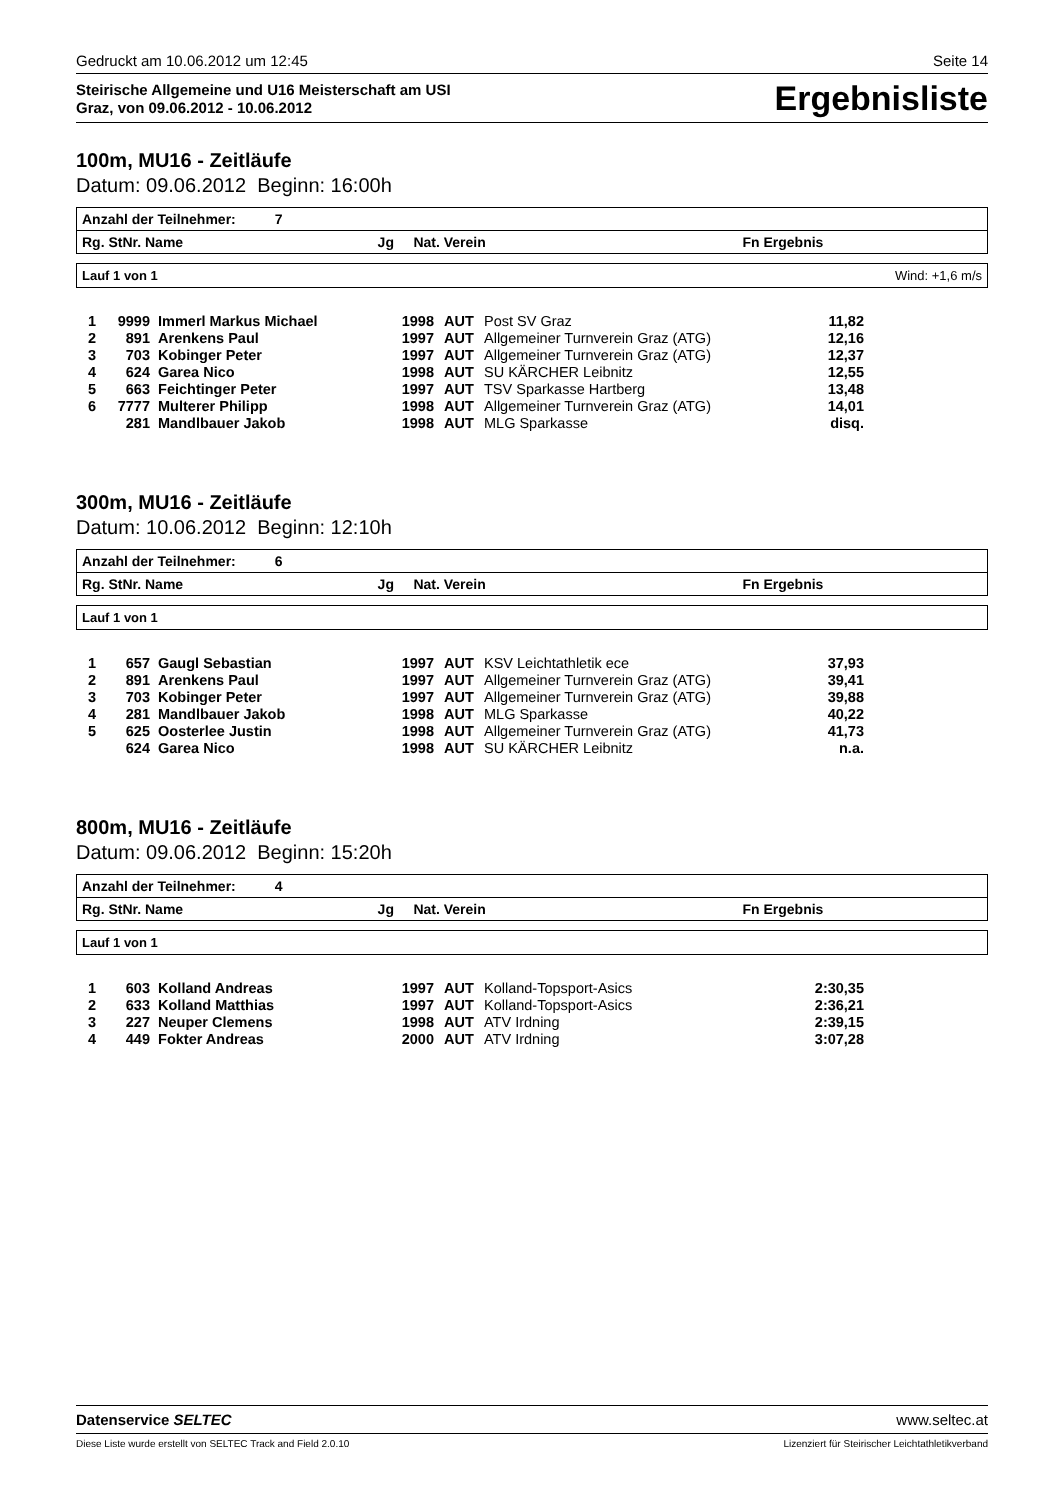Gedruckt am 10.06.2012 um 12:45 Seite 14
Steirische Allgemeine und U16 Meisterschaft am USI
Graz, von 09.06.2012 - 10.06.2012
Ergebnisliste
100m, MU16 - Zeitläufe
Datum: 09.06.2012 Beginn: 16:00h
Anzahl der Teilnehmer: 7
Rg. StNr. Name Jg Nat. Verein Fn Ergebnis
Lauf 1 von 1 Wind: +1,6 m/s
| 1 | 9999 | Immerl Markus Michael | 1998 | AUT | Post SV Graz | 11,82 |
| 2 | 891 | Arenkens Paul | 1997 | AUT | Allgemeiner Turnverein Graz (ATG) | 12,16 |
| 3 | 703 | Kobinger Peter | 1997 | AUT | Allgemeiner Turnverein Graz (ATG) | 12,37 |
| 4 | 624 | Garea Nico | 1998 | AUT | SU KÄRCHER Leibnitz | 12,55 |
| 5 | 663 | Feichtinger Peter | 1997 | AUT | TSV Sparkasse Hartberg | 13,48 |
| 6 | 7777 | Multerer Philipp | 1998 | AUT | Allgemeiner Turnverein Graz (ATG) | 14,01 |
| | 281 | Mandlbauer Jakob | 1998 | AUT | MLG Sparkasse | disq. |
300m, MU16 - Zeitläufe
Datum: 10.06.2012 Beginn: 12:10h
Anzahl der Teilnehmer: 6
Rg. StNr. Name Jg Nat. Verein Fn Ergebnis
Lauf 1 von 1
| 1 | 657 | Gaugl Sebastian | 1997 | AUT | KSV Leichtathletik ece | 37,93 |
| 2 | 891 | Arenkens Paul | 1997 | AUT | Allgemeiner Turnverein Graz (ATG) | 39,41 |
| 3 | 703 | Kobinger Peter | 1997 | AUT | Allgemeiner Turnverein Graz (ATG) | 39,88 |
| 4 | 281 | Mandlbauer Jakob | 1998 | AUT | MLG Sparkasse | 40,22 |
| 5 | 625 | Oosterlee Justin | 1998 | AUT | Allgemeiner Turnverein Graz (ATG) | 41,73 |
| | 624 | Garea Nico | 1998 | AUT | SU KÄRCHER Leibnitz | n.a. |
800m, MU16 - Zeitläufe
Datum: 09.06.2012 Beginn: 15:20h
Anzahl der Teilnehmer: 4
Rg. StNr. Name Jg Nat. Verein Fn Ergebnis
Lauf 1 von 1
| 1 | 603 | Kolland Andreas | 1997 | AUT | Kolland-Topsport-Asics | 2:30,35 |
| 2 | 633 | Kolland Matthias | 1997 | AUT | Kolland-Topsport-Asics | 2:36,21 |
| 3 | 227 | Neuper Clemens | 1998 | AUT | ATV Irdning | 2:39,15 |
| 4 | 449 | Fokter Andreas | 2000 | AUT | ATV Irdning | 3:07,28 |
Datenservice SELTEC www.seltec.at
Diese Liste wurde erstellt von SELTEC Track and Field 2.0.10 Lizenziert für Steirischer Leichtathletikverband